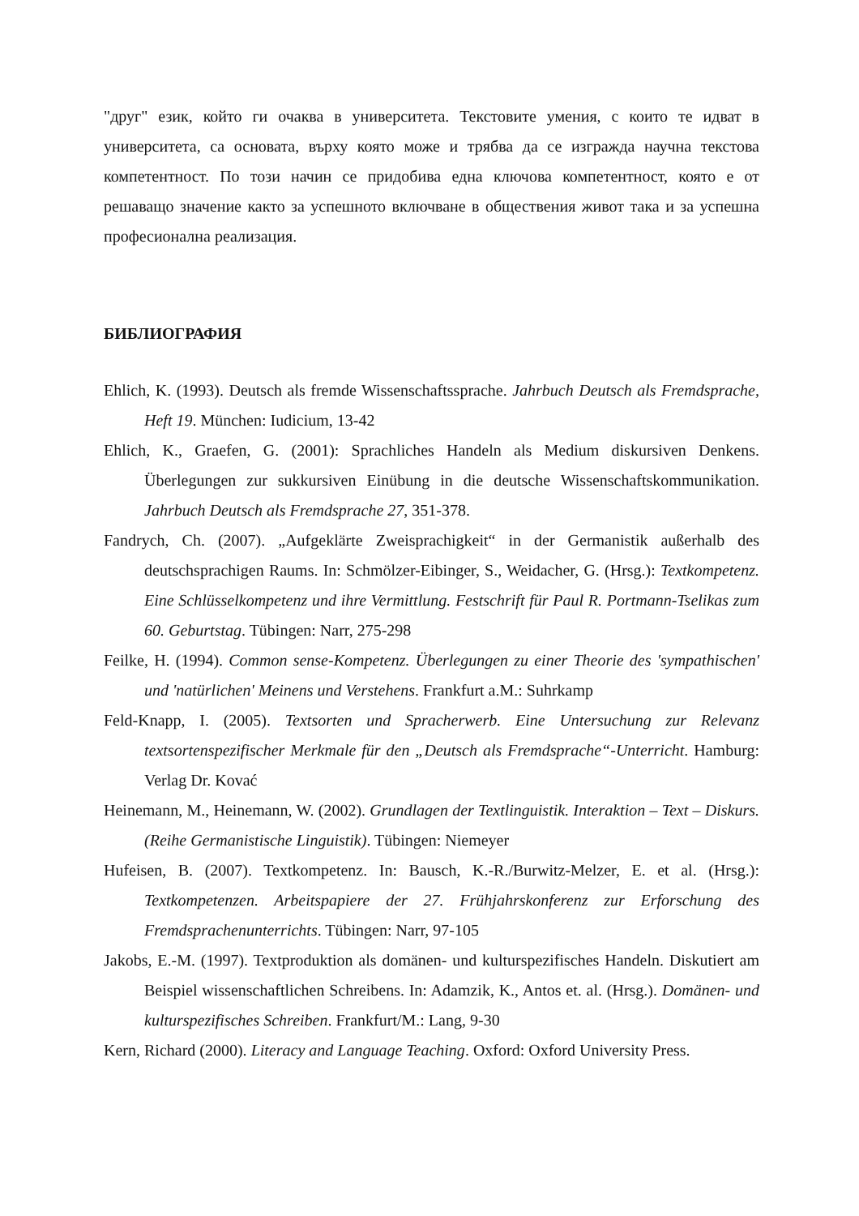"друг" език, който ги очаква в университета. Текстовите умения, с които те идват в университета, са основата, върху която може и трябва да се изгражда научна текстова компетентност. По този начин се придобива една ключова компетентност, която е от решаващо значение както за успешното включване в обществения живот така и за успешна професионална реализация.
БИБЛИОГРАФИЯ
Ehlich, K. (1993). Deutsch als fremde Wissenschaftssprache. Jahrbuch Deutsch als Fremdsprache, Heft 19. München: Iudicium, 13-42
Ehlich, K., Graefen, G. (2001): Sprachliches Handeln als Medium diskursiven Denkens. Überlegungen zur sukkursiven Einübung in die deutsche Wissenschaftskommunikation. Jahrbuch Deutsch als Fremdsprache 27, 351-378.
Fandrych, Ch. (2007). „Aufgeklärte Zweisprachigkeit“ in der Germanistik außerhalb des deutschsprachigen Raums. In: Schmölzer-Eibinger, S., Weidacher, G. (Hrsg.): Textkompetenz. Eine Schlüsselkompetenz und ihre Vermittlung. Festschrift für Paul R. Portmann-Tselikas zum 60. Geburtstag. Tübingen: Narr, 275-298
Feilke, H. (1994). Common sense-Kompetenz. Überlegungen zu einer Theorie des 'sympathischen' und 'natürlichen' Meinens und Verstehens. Frankfurt a.M.: Suhrkamp
Feld-Knapp, I. (2005). Textsorten und Spracherwerb. Eine Untersuchung zur Relevanz textsortenspezifischer Merkmale für den „Deutsch als Fremdsprache“-Unterricht. Hamburg: Verlag Dr. Kovać
Heinemann, M., Heinemann, W. (2002). Grundlagen der Textlinguistik. Interaktion – Text – Diskurs. (Reihe Germanistische Linguistik). Tübingen: Niemeyer
Hufeisen, B. (2007). Textkompetenz. In: Bausch, K.-R./Burwitz-Melzer, E. et al. (Hrsg.): Textkompetenzen. Arbeitspapiere der 27. Frühjahrskonferenz zur Erforschung des Fremdsprachenunterrichts. Tübingen: Narr, 97-105
Jakobs, E.-M. (1997). Textproduktion als domänen- und kulturspezifisches Handeln. Diskutiert am Beispiel wissenschaftlichen Schreibens. In: Adamzik, K., Antos et. al. (Hrsg.). Domänen- und kulturspezifisches Schreiben. Frankfurt/M.: Lang, 9-30
Kern, Richard (2000). Literacy and Language Teaching. Oxford: Oxford University Press.